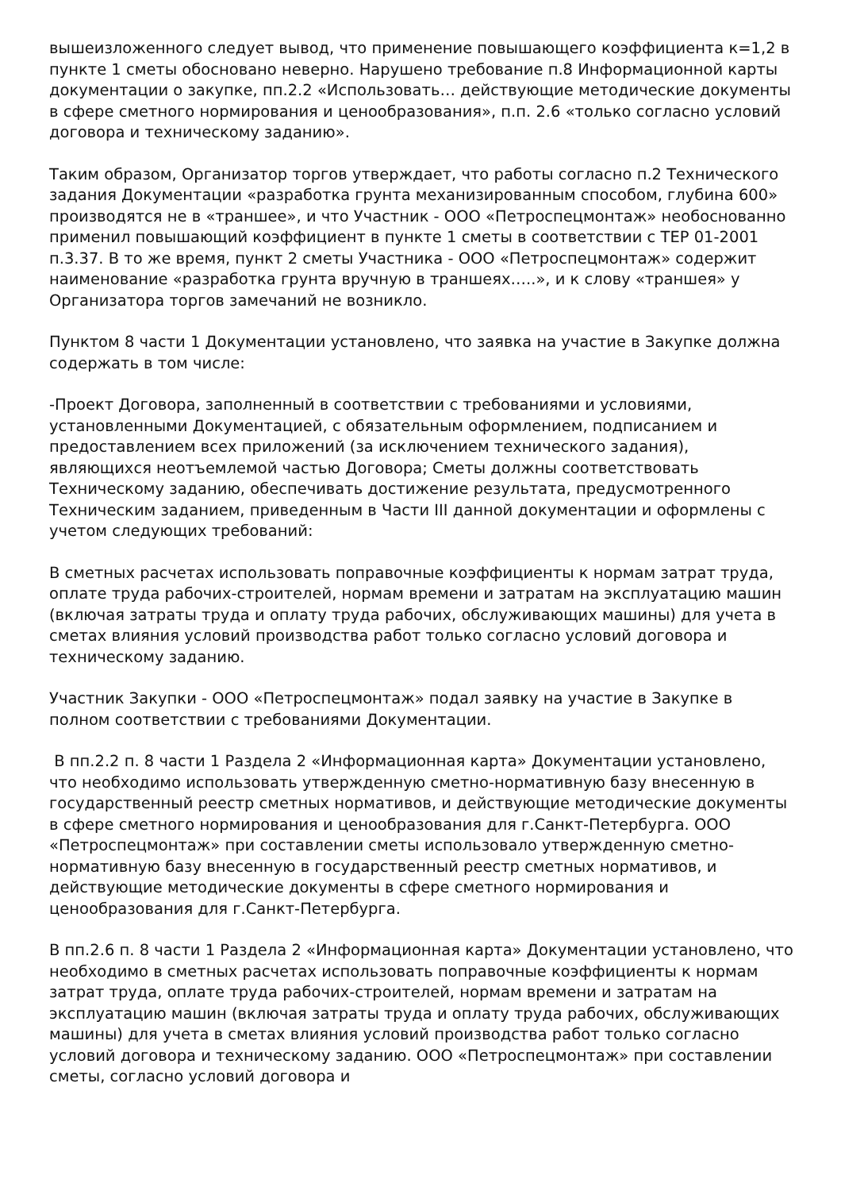вышеизложенного следует вывод, что применение повышающего коэффициента к=1,2 в пункте 1 сметы обосновано неверно. Нарушено требование п.8 Информационной карты документации о закупке, пп.2.2 «Использовать… действующие методические документы в сфере сметного нормирования и ценообразования», п.п. 2.6 «только согласно условий договора и техническому заданию».
Таким образом, Организатор торгов утверждает, что работы согласно п.2 Технического задания Документации «разработка грунта механизированным способом, глубина 600» производятся не в «траншее», и что Участник - ООО «Петроспецмонтаж» необоснованно применил повышающий коэффициент в пункте 1 сметы в соответствии с ТЕР 01-2001 п.3.37. В то же время, пункт 2 сметы Участника - ООО «Петроспецмонтаж» содержит наименование «разработка грунта вручную в траншеях…..», и к слову «траншея» у Организатора торгов замечаний не возникло.
Пунктом 8 части 1 Документации установлено, что заявка на участие в Закупке должна содержать в том числе:
-Проект Договора, заполненный в соответствии с требованиями и условиями, установленными Документацией, с обязательным оформлением, подписанием и предоставлением всех приложений (за исключением технического задания), являющихся неотъемлемой частью Договора; Сметы должны соответствовать Техническому заданию, обеспечивать достижение результата, предусмотренного Техническим заданием, приведенным в Части III данной документации и оформлены с учетом следующих требований:
В сметных расчетах использовать поправочные коэффициенты к нормам затрат труда, оплате труда рабочих-строителей, нормам времени и затратам на эксплуатацию машин (включая затраты труда и оплату труда рабочих, обслуживающих машины) для учета в сметах влияния условий производства работ только согласно условий договора и техническому заданию.
Участник Закупки - ООО «Петроспецмонтаж» подал заявку на участие в Закупке в полном соответствии с требованиями Документации.
В пп.2.2 п. 8 части 1 Раздела 2 «Информационная карта» Документации установлено, что необходимо использовать утвержденную сметно-нормативную базу внесенную в государственный реестр сметных нормативов, и действующие методические документы в сфере сметного нормирования и ценообразования для г.Санкт-Петербурга. ООО «Петроспецмонтаж» при составлении сметы использовало утвержденную сметно-нормативную базу внесенную в государственный реестр сметных нормативов, и действующие методические документы в сфере сметного нормирования и ценообразования для г.Санкт-Петербурга.
В пп.2.6 п. 8 части 1 Раздела 2 «Информационная карта» Документации установлено, что необходимо в сметных расчетах использовать поправочные коэффициенты к нормам затрат труда, оплате труда рабочих-строителей, нормам времени и затратам на эксплуатацию машин (включая затраты труда и оплату труда рабочих, обслуживающих машины) для учета в сметах влияния условий производства работ только согласно условий договора и техническому заданию. ООО «Петроспецмонтаж» при составлении сметы, согласно условий договора и